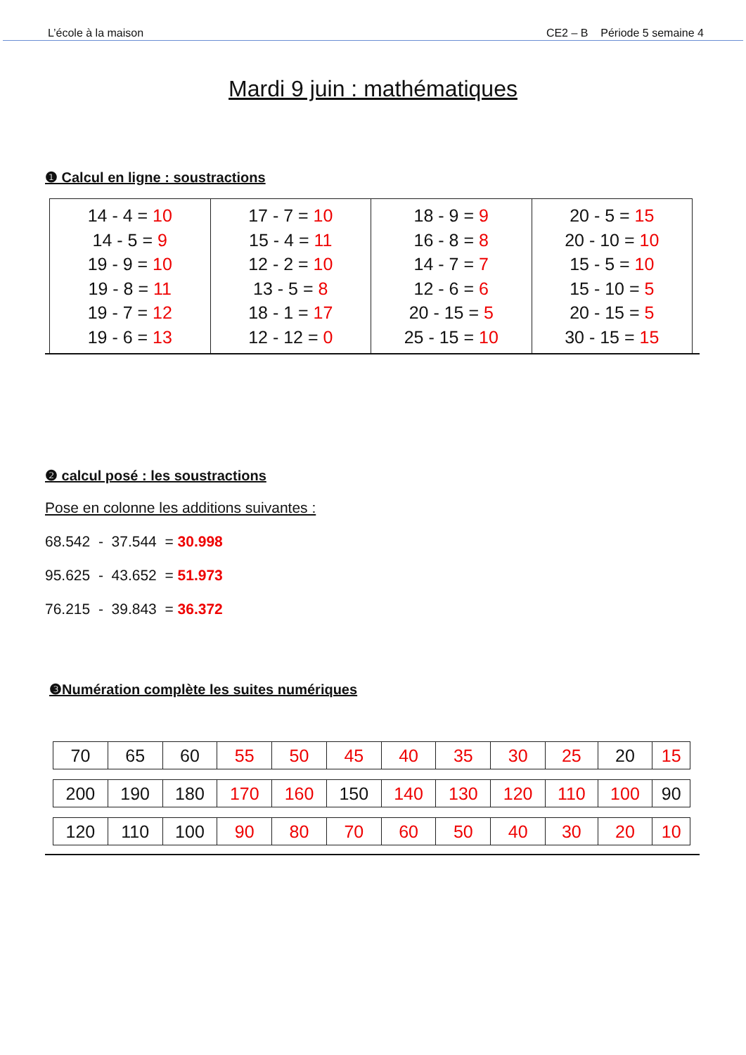L’école à la maison CE2 – B Période 5 semaine 4
Mardi 9 juin : mathématiques
❶ Calcul en ligne : soustractions
| 14 - 4 = 10 14 - 5 = 9 19 - 9 = 10 19 - 8 = 11 19 - 7 = 12 19 - 6 = 13 | 17 - 7 = 10 15 - 4 = 11 12 - 2 = 10 13 - 5 = 8 18 - 1 = 17 12 - 12 = 0 | 18 - 9 = 9 16 - 8 = 8 14 - 7 = 7 12 - 6 = 6 20 - 15 = 5 25 - 15 = 10 | 20 - 5 = 15 20 - 10 = 10 15 - 5 = 10 15 - 10 = 5 20 - 15 = 5 30 - 15 = 15 |
❷ calcul posé : les soustractions
Pose en colonne les additions suivantes :
68.542 - 37.544 = 30.998
95.625 - 43.652 = 51.973
76.215 - 39.843 = 36.372
❸Numération complète les suites numériques
| 70 | 65 | 60 | 55 | 50 | 45 | 40 | 35 | 30 | 25 | 20 | 15 |
| 200 | 190 | 180 | 170 | 160 | 150 | 140 | 130 | 120 | 110 | 100 | 90 |
| 120 | 110 | 100 | 90 | 80 | 70 | 60 | 50 | 40 | 30 | 20 | 10 |